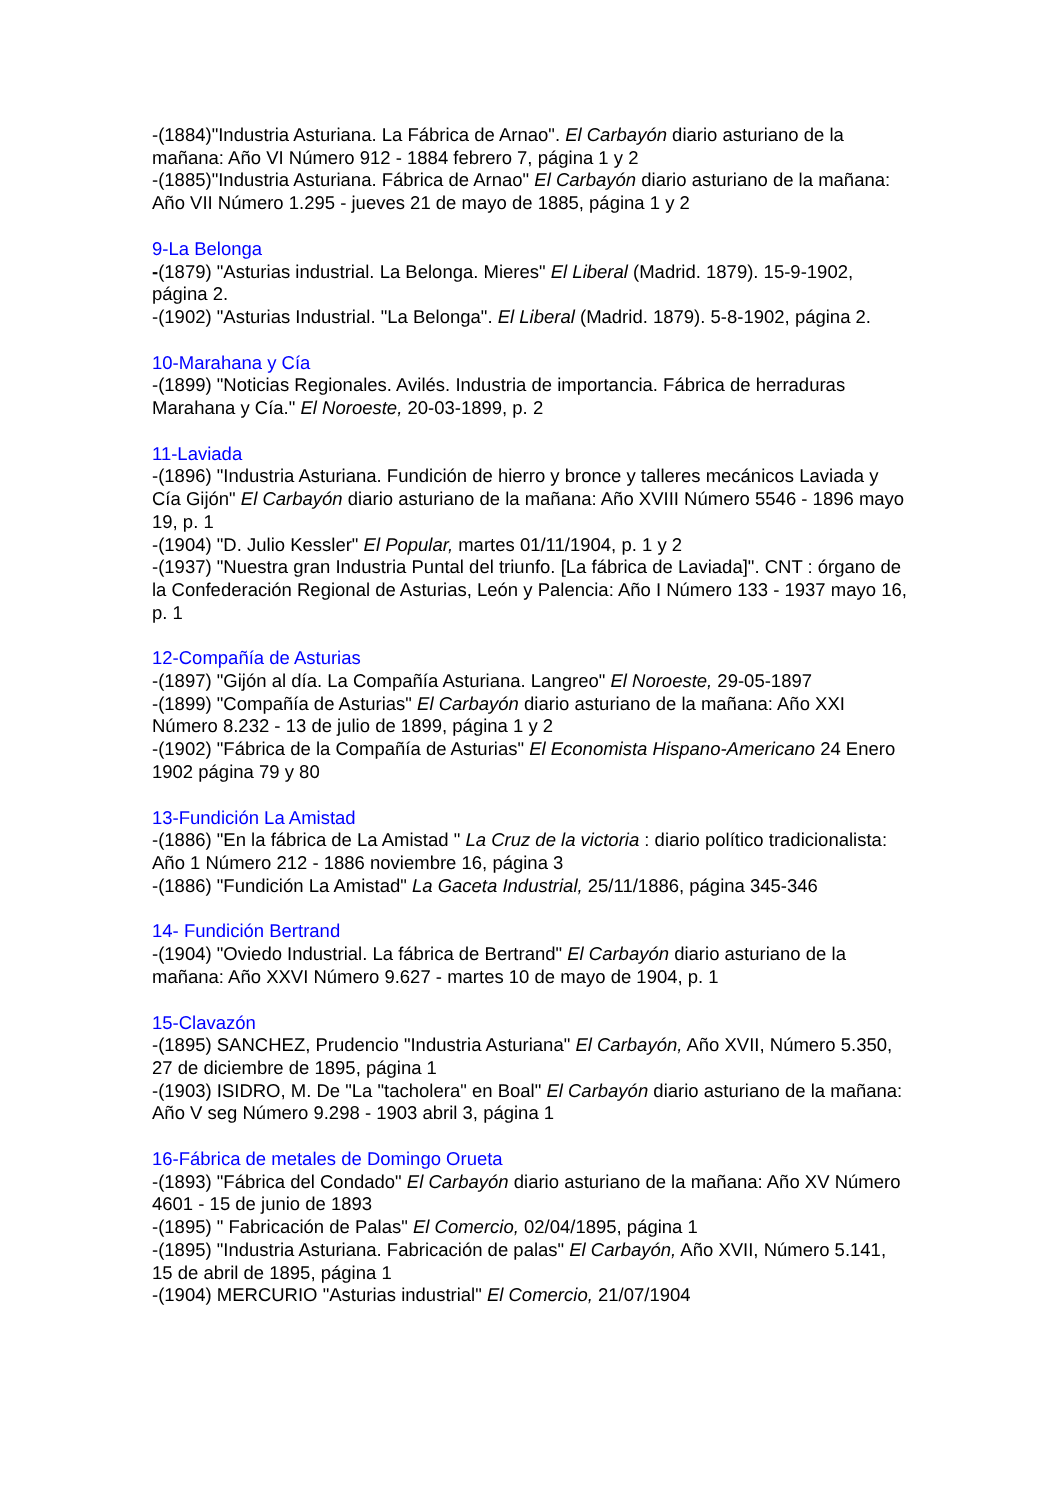-(1884)"Industria Asturiana. La Fábrica de Arnao". El Carbayón diario asturiano de la mañana: Año VI Número 912 - 1884 febrero 7, página 1 y 2
-(1885)"Industria Asturiana. Fábrica de Arnao" El Carbayón diario asturiano de la mañana: Año VII Número 1.295 - jueves 21 de mayo de 1885, página 1 y 2
9-La Belonga
-(1879) "Asturias industrial. La Belonga. Mieres" El Liberal (Madrid. 1879). 15-9-1902, página 2.
-(1902) "Asturias Industrial. "La Belonga". El Liberal (Madrid. 1879). 5-8-1902, página 2.
10-Marahana y Cía
-(1899) "Noticias Regionales. Avilés. Industria de importancia. Fábrica de herraduras Marahana y Cía." El Noroeste, 20-03-1899, p. 2
11-Laviada
-(1896) "Industria Asturiana. Fundición de hierro y bronce y talleres mecánicos Laviada y Cía Gijón" El Carbayón diario asturiano de la mañana: Año XVIII Número 5546 - 1896 mayo 19, p. 1
-(1904) "D. Julio Kessler" El Popular, martes 01/11/1904, p. 1 y 2
-(1937) "Nuestra gran Industria Puntal del triunfo. [La fábrica de Laviada]". CNT : órgano de la Confederación Regional de Asturias, León y Palencia: Año I Número 133 - 1937 mayo 16, p. 1
12-Compañía de Asturias
-(1897) "Gijón al día. La Compañía Asturiana. Langreo" El Noroeste, 29-05-1897
-(1899) "Compañía de Asturias" El Carbayón diario asturiano de la mañana: Año XXI Número 8.232 - 13 de julio de 1899, página 1 y 2
-(1902) "Fábrica de la Compañía de Asturias" El Economista Hispano-Americano 24 Enero 1902 página 79 y 80
13-Fundición La Amistad
-(1886) "En la fábrica de La Amistad " La Cruz de la victoria : diario político tradicionalista: Año 1 Número 212 - 1886 noviembre 16, página 3
-(1886) "Fundición La Amistad" La Gaceta Industrial, 25/11/1886, página 345-346
14- Fundición Bertrand
-(1904) "Oviedo Industrial. La fábrica de Bertrand" El Carbayón diario asturiano de la mañana: Año XXVI Número 9.627 - martes 10 de mayo de 1904, p. 1
15-Clavazón
-(1895) SANCHEZ, Prudencio "Industria Asturiana" El Carbayón, Año XVII, Número 5.350, 27 de diciembre de 1895, página 1
-(1903) ISIDRO, M. De "La "tacholera" en Boal" El Carbayón diario asturiano de la mañana: Año V seg Número 9.298 - 1903 abril 3, página 1
16-Fábrica de metales de Domingo Orueta
-(1893) "Fábrica del Condado" El Carbayón diario asturiano de la mañana: Año XV Número 4601 - 15 de junio de 1893
-(1895) " Fabricación de Palas" El Comercio, 02/04/1895, página 1
-(1895) "Industria Asturiana. Fabricación de palas" El Carbayón, Año XVII, Número 5.141, 15 de abril de 1895, página 1
-(1904) MERCURIO "Asturias industrial" El Comercio, 21/07/1904